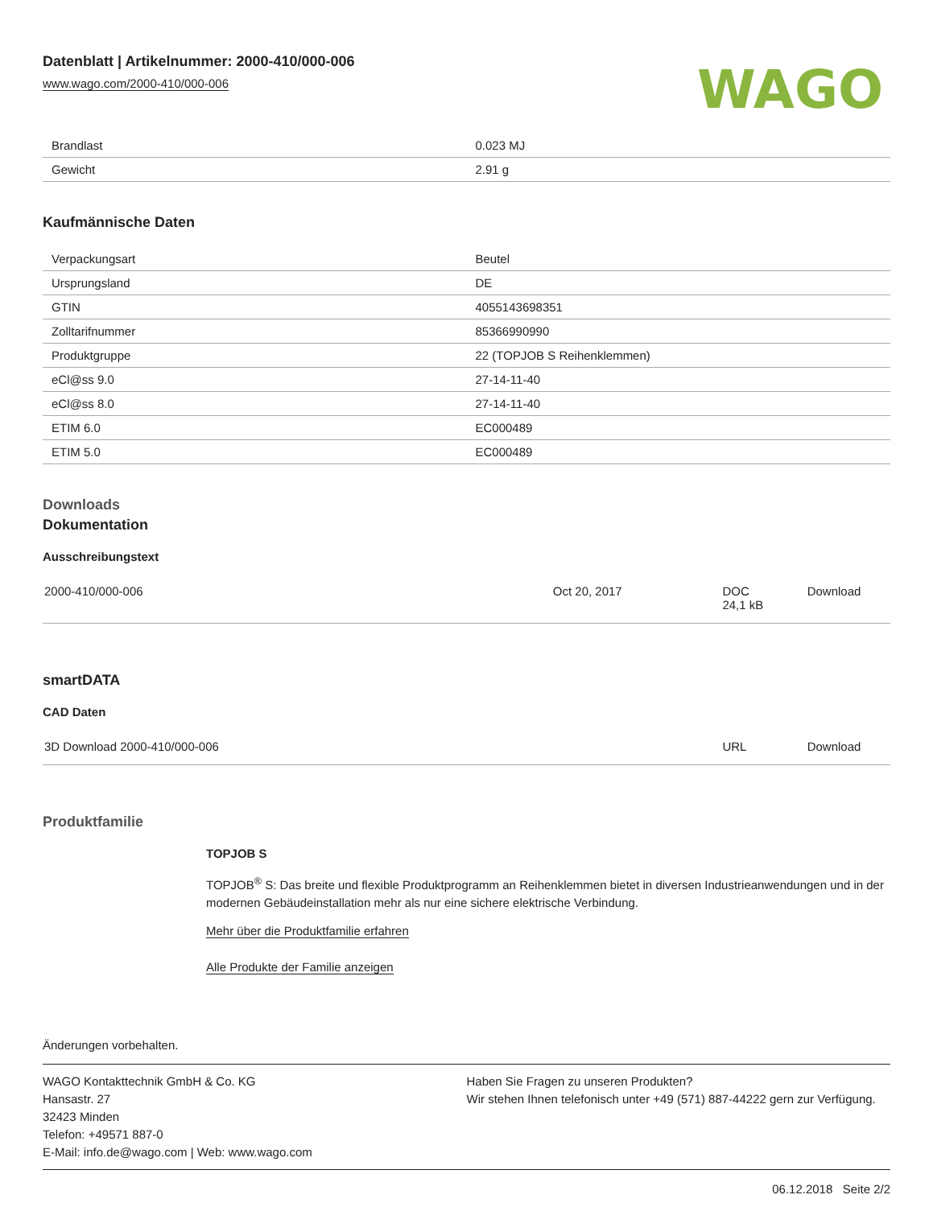Datenblatt | Artikelnummer: 2000-410/000-006
www.wago.com/2000-410/000-006
WAGO
| Brandlast | 0.023 MJ |
| Gewicht | 2.91 g |
Kaufmännische Daten
| Verpackungsart | Beutel |
| Ursprungsland | DE |
| GTIN | 4055143698351 |
| Zolltarifnummer | 85366990990 |
| Produktgruppe | 22 (TOPJOB S Reihenklemmen) |
| eCl@ss 9.0 | 27-14-11-40 |
| eCl@ss 8.0 | 27-14-11-40 |
| ETIM 6.0 | EC000489 |
| ETIM 5.0 | EC000489 |
Downloads
Dokumentation
Ausschreibungstext
| 2000-410/000-006 | Oct 20, 2017 | DOC 24,1 kB | Download |
smartDATA
CAD Daten
| 3D Download 2000-410/000-006 | URL | Download |
Produktfamilie
TOPJOB S
TOPJOB<sup>®</sup> S: Das breite und flexible Produktprogramm an Reihenklemmen bietet in diversen Industrieanwendungen und in der modernen Gebäudeinstallation mehr als nur eine sichere elektrische Verbindung.
Mehr über die Produktfamilie erfahren
Alle Produkte der Familie anzeigen
Änderungen vorbehalten.
WAGO Kontakttechnik GmbH & Co. KG
Hansastr. 27
32423 Minden
Telefon: +49571 887-0
E-Mail: info.de@wago.com | Web: www.wago.com
Haben Sie Fragen zu unseren Produkten?
Wir stehen Ihnen telefonisch unter +49 (571) 887-44222 gern zur Verfügung.
06.12.2018 Seite 2/2